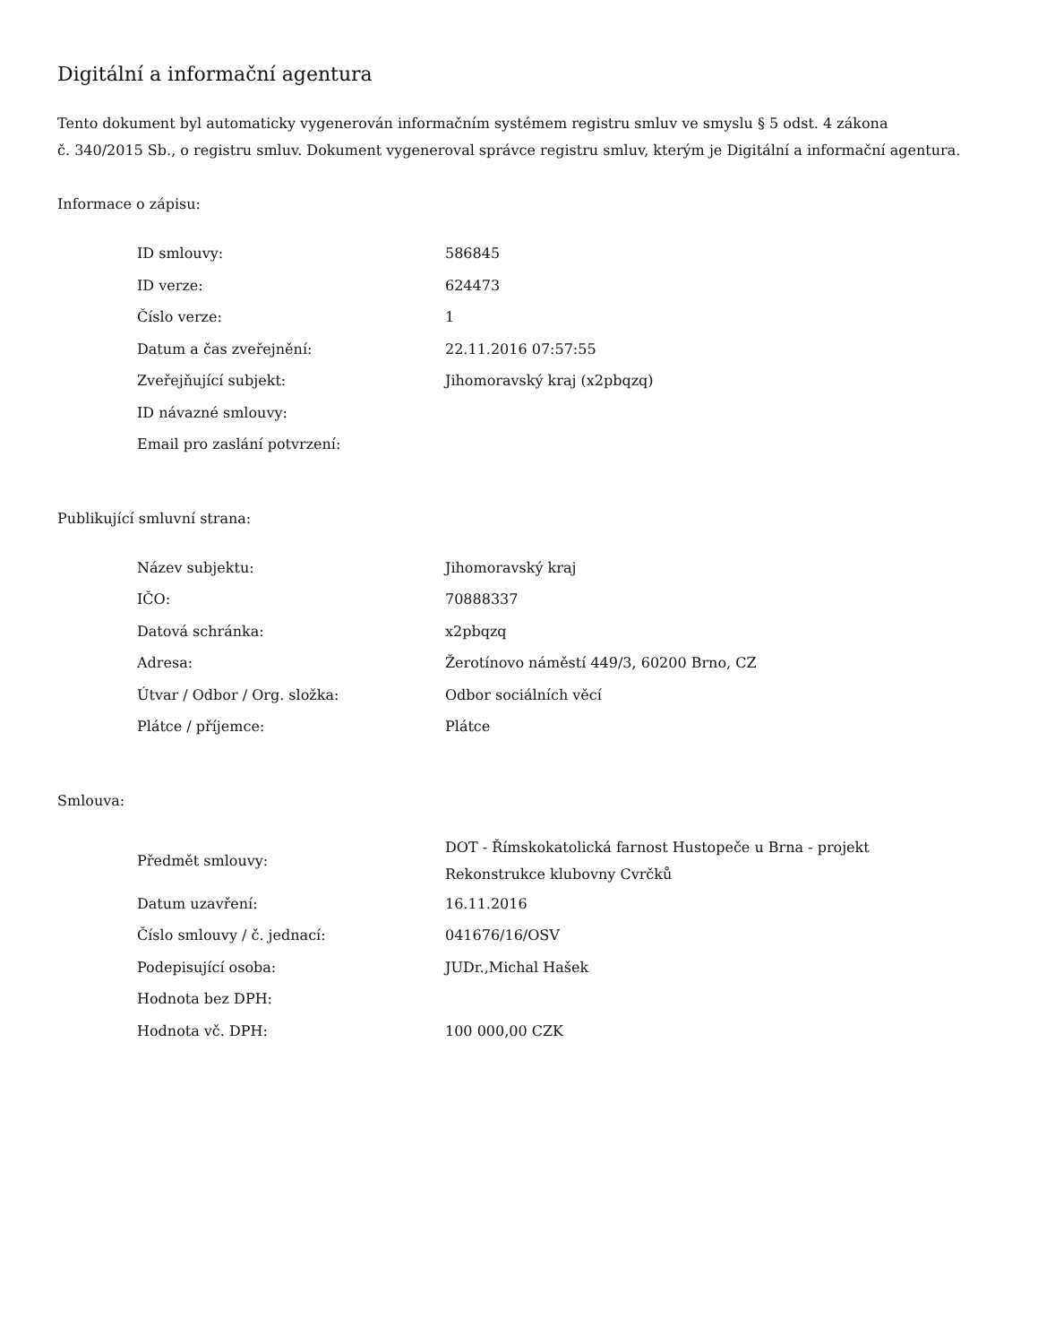Digitální a informační agentura
Tento dokument byl automaticky vygenerován informačním systémem registru smluv ve smyslu § 5 odst. 4 zákona
č. 340/2015 Sb., o registru smluv. Dokument vygeneroval správce registru smluv, kterým je Digitální a informační agentura.
Informace o zápisu:
| ID smlouvy: | 586845 |
| ID verze: | 624473 |
| Číslo verze: | 1 |
| Datum a čas zveřejnění: | 22.11.2016 07:57:55 |
| Zveřejňující subjekt: | Jihomoravský kraj (x2pbqzq) |
| ID návazné smlouvy: | |
| Email pro zaslání potvrzení: | |
Publikující smluvní strana:
| Název subjektu: | Jihomoravský kraj |
| IČO: | 70888337 |
| Datová schránka: | x2pbqzq |
| Adresa: | Žerotínovo náměstí 449/3, 60200 Brno, CZ |
| Útvar / Odbor / Org. složka: | Odbor sociálních věcí |
| Plátce / příjemce: | Plátce |
Smlouva:
| Předmět smlouvy: | DOT - Římskokatolická farnost Hustopeče u Brna - projekt Rekonstrukce klubovny Cvrčků |
| Datum uzavření: | 16.11.2016 |
| Číslo smlouvy / č. jednací: | 041676/16/OSV |
| Podepisující osoba: | JUDr.,Michal Hašek |
| Hodnota bez DPH: | |
| Hodnota vč. DPH: | 100 000,00 CZK |